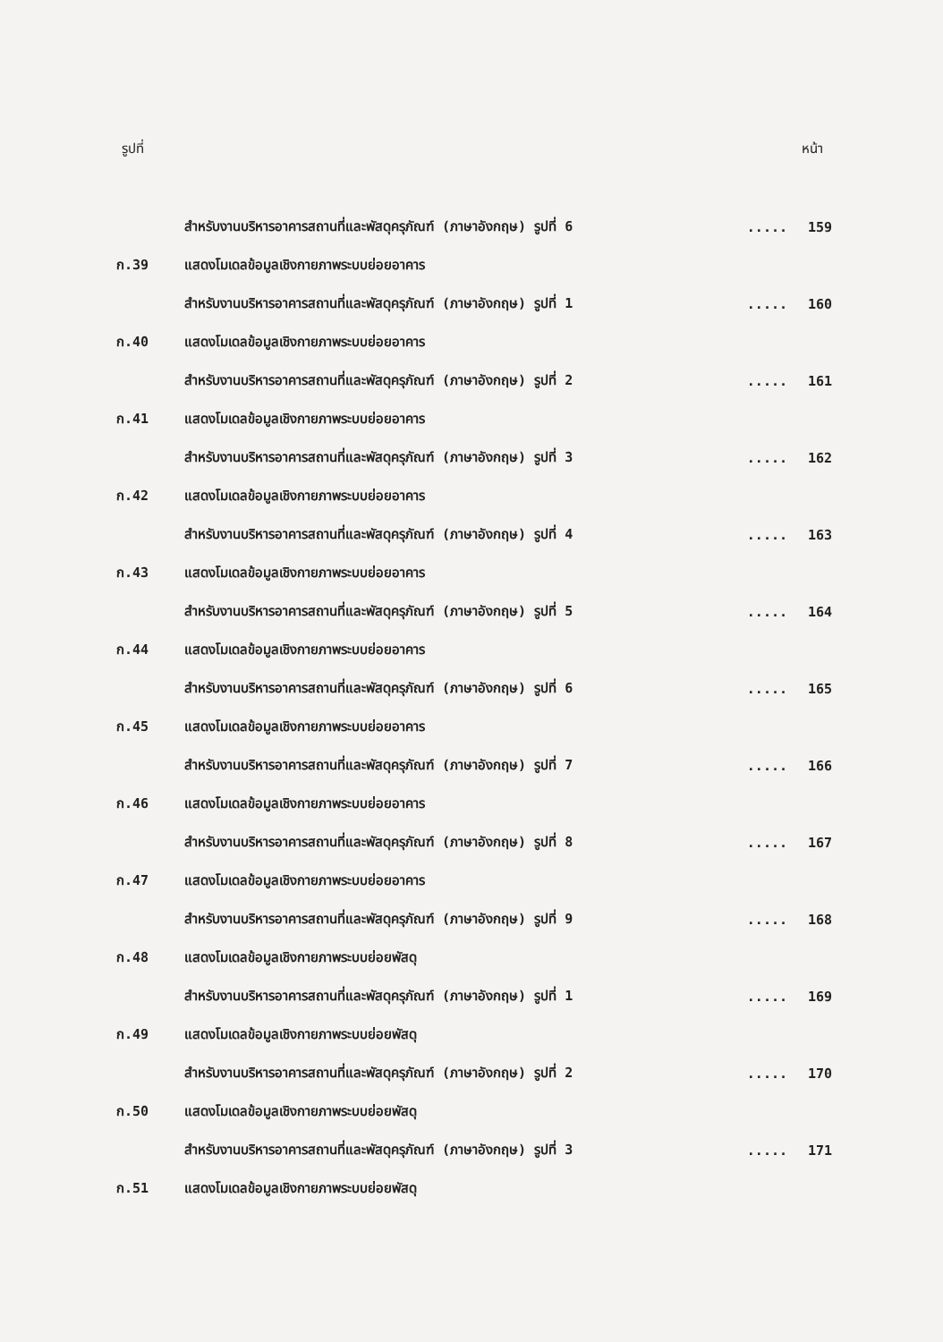รูปที่ หน้า
| | สำหรับงานบริหารอาคารสถานที่และพัสดุครุภัณฑ์ (ภาษาอังกฤษ) รูปที่ 6 | ..... | 159 |
| ก.39 | แสดงโมเดลข้อมูลเชิงกายภาพระบบย่อยอาคาร | | |
| | สำหรับงานบริหารอาคารสถานที่และพัสดุครุภัณฑ์ (ภาษาอังกฤษ) รูปที่ 1 | ..... | 160 |
| ก.40 | แสดงโมเดลข้อมูลเชิงกายภาพระบบย่อยอาคาร | | |
| | สำหรับงานบริหารอาคารสถานที่และพัสดุครุภัณฑ์ (ภาษาอังกฤษ) รูปที่ 2 | ..... | 161 |
| ก.41 | แสดงโมเดลข้อมูลเชิงกายภาพระบบย่อยอาคาร | | |
| | สำหรับงานบริหารอาคารสถานที่และพัสดุครุภัณฑ์ (ภาษาอังกฤษ) รูปที่ 3 | ..... | 162 |
| ก.42 | แสดงโมเดลข้อมูลเชิงกายภาพระบบย่อยอาคาร | | |
| | สำหรับงานบริหารอาคารสถานที่และพัสดุครุภัณฑ์ (ภาษาอังกฤษ) รูปที่ 4 | ..... | 163 |
| ก.43 | แสดงโมเดลข้อมูลเชิงกายภาพระบบย่อยอาคาร | | |
| | สำหรับงานบริหารอาคารสถานที่และพัสดุครุภัณฑ์ (ภาษาอังกฤษ) รูปที่ 5 | ..... | 164 |
| ก.44 | แสดงโมเดลข้อมูลเชิงกายภาพระบบย่อยอาคาร | | |
| | สำหรับงานบริหารอาคารสถานที่และพัสดุครุภัณฑ์ (ภาษาอังกฤษ) รูปที่ 6 | ..... | 165 |
| ก.45 | แสดงโมเดลข้อมูลเชิงกายภาพระบบย่อยอาคาร | | |
| | สำหรับงานบริหารอาคารสถานที่และพัสดุครุภัณฑ์ (ภาษาอังกฤษ) รูปที่ 7 | ..... | 166 |
| ก.46 | แสดงโมเดลข้อมูลเชิงกายภาพระบบย่อยอาคาร | | |
| | สำหรับงานบริหารอาคารสถานที่และพัสดุครุภัณฑ์ (ภาษาอังกฤษ) รูปที่ 8 | ..... | 167 |
| ก.47 | แสดงโมเดลข้อมูลเชิงกายภาพระบบย่อยอาคาร | | |
| | สำหรับงานบริหารอาคารสถานที่และพัสดุครุภัณฑ์ (ภาษาอังกฤษ) รูปที่ 9 | ..... | 168 |
| ก.48 | แสดงโมเดลข้อมูลเชิงกายภาพระบบย่อยพัสดุ | | |
| | สำหรับงานบริหารอาคารสถานที่และพัสดุครุภัณฑ์ (ภาษาอังกฤษ) รูปที่ 1 | ..... | 169 |
| ก.49 | แสดงโมเดลข้อมูลเชิงกายภาพระบบย่อยพัสดุ | | |
| | สำหรับงานบริหารอาคารสถานที่และพัสดุครุภัณฑ์ (ภาษาอังกฤษ) รูปที่ 2 | ..... | 170 |
| ก.50 | แสดงโมเดลข้อมูลเชิงกายภาพระบบย่อยพัสดุ | | |
| | สำหรับงานบริหารอาคารสถานที่และพัสดุครุภัณฑ์ (ภาษาอังกฤษ) รูปที่ 3 | ..... | 171 |
| ก.51 | แสดงโมเดลข้อมูลเชิงกายภาพระบบย่อยพัสดุ | | |